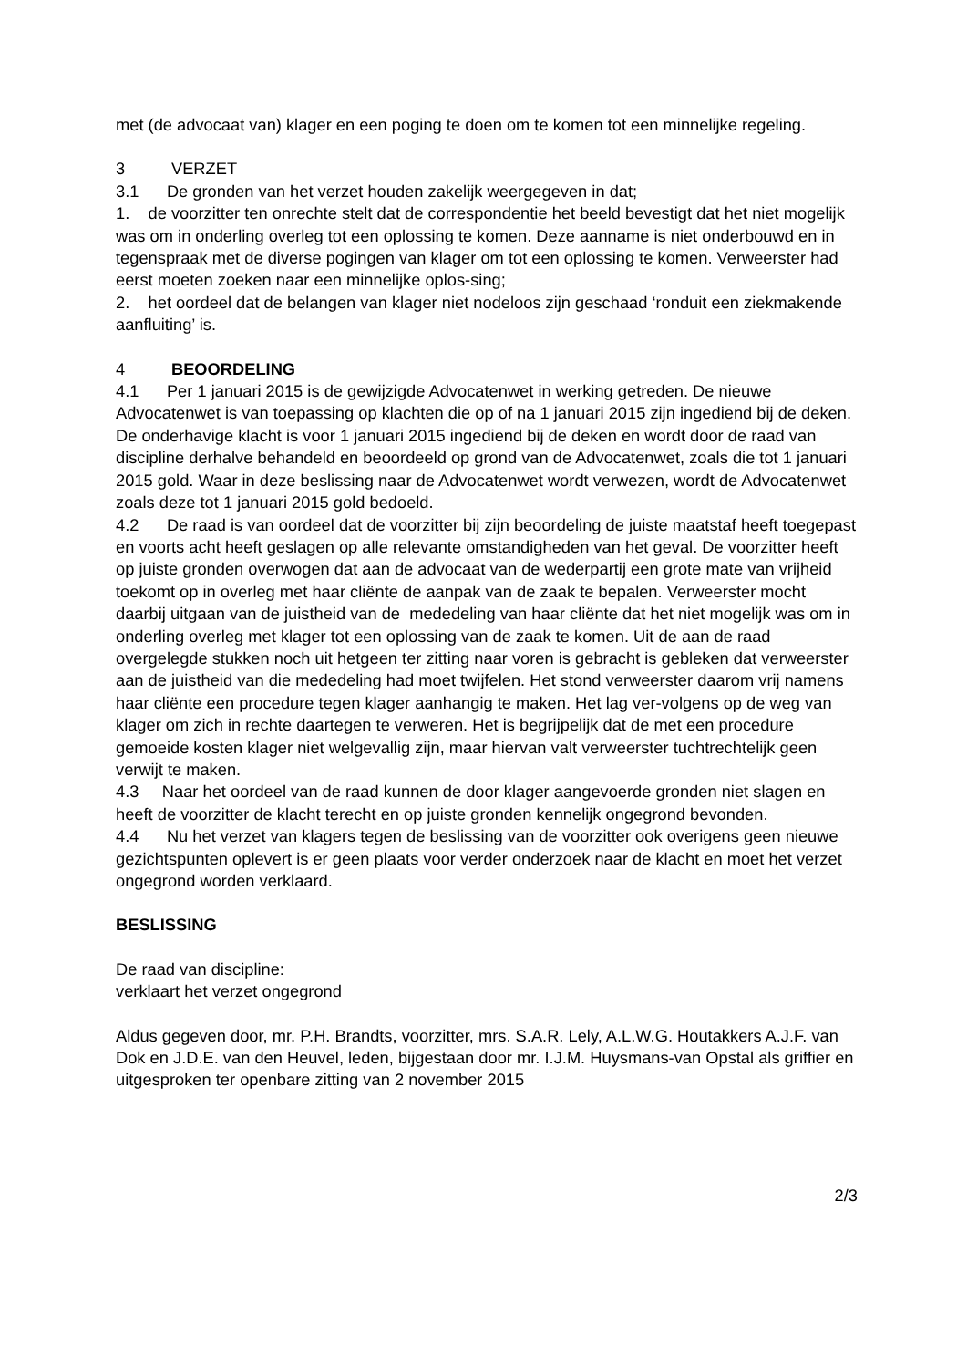met (de advocaat van) klager en een poging te doen om te komen tot een minnelijke regeling.
3 VERZET
3.1 De gronden van het verzet houden zakelijk weergegeven in dat;
1. de voorzitter ten onrechte stelt dat de correspondentie het beeld bevestigt dat het niet mogelijk was om in onderling overleg tot een oplossing te komen. Deze aanname is niet onderbouwd en in tegenspraak met de diverse pogingen van klager om tot een oplossing te komen. Verweerster had eerst moeten zoeken naar een minnelijke oplos-sing;
2. het oordeel dat de belangen van klager niet nodeloos zijn geschaad ‘ronduit een ziekmakende aanfluiting’ is.
4 BEOORDELING
4.1 Per 1 januari 2015 is de gewijzigde Advocatenwet in werking getreden. De nieuwe Advocatenwet is van toepassing op klachten die op of na 1 januari 2015 zijn ingediend bij de deken. De onderhavige klacht is voor 1 januari 2015 ingediend bij de deken en wordt door de raad van discipline derhalve behandeld en beoordeeld op grond van de Advocatenwet, zoals die tot 1 januari 2015 gold. Waar in deze beslissing naar de Advocatenwet wordt verwezen, wordt de Advocatenwet zoals deze tot 1 januari 2015 gold bedoeld.
4.2 De raad is van oordeel dat de voorzitter bij zijn beoordeling de juiste maatstaf heeft toegepast en voorts acht heeft geslagen op alle relevante omstandigheden van het geval. De voorzitter heeft op juiste gronden overwogen dat aan de advocaat van de wederpartij een grote mate van vrijheid toekomt op in overleg met haar cliënte de aanpak van de zaak te bepalen. Verweerster mocht daarbij uitgaan van de juistheid van de mededeling van haar cliënte dat het niet mogelijk was om in onderling overleg met klager tot een oplossing van de zaak te komen. Uit de aan de raad overgelegde stukken noch uit hetgeen ter zitting naar voren is gebracht is gebleken dat verweerster aan de juistheid van die mededeling had moet twijfelen. Het stond verweerster daarom vrij namens haar cliënte een procedure tegen klager aanhangig te maken. Het lag ver-volgens op de weg van klager om zich in rechte daartegen te verweren. Het is begrijpelijk dat de met een procedure gemoeide kosten klager niet welgevallig zijn, maar hiervan valt verweerster tuchtrechtelijk geen verwijt te maken.
4.3 Naar het oordeel van de raad kunnen de door klager aangevoerde gronden niet slagen en heeft de voorzitter de klacht terecht en op juiste gronden kennelijk ongegrond bevonden.
4.4 Nu het verzet van klagers tegen de beslissing van de voorzitter ook overigens geen nieuwe gezichtspunten oplevert is er geen plaats voor verder onderzoek naar de klacht en moet het verzet ongegrond worden verklaard.
BESLISSING
De raad van discipline:
verklaart het verzet ongegrond
Aldus gegeven door, mr. P.H. Brandts, voorzitter, mrs. S.A.R. Lely, A.L.W.G. Houtakkers A.J.F. van Dok en J.D.E. van den Heuvel, leden, bijgestaan door mr. I.J.M. Huysmans-van Opstal als griffier en uitgesproken ter openbare zitting van 2 november 2015
2/3